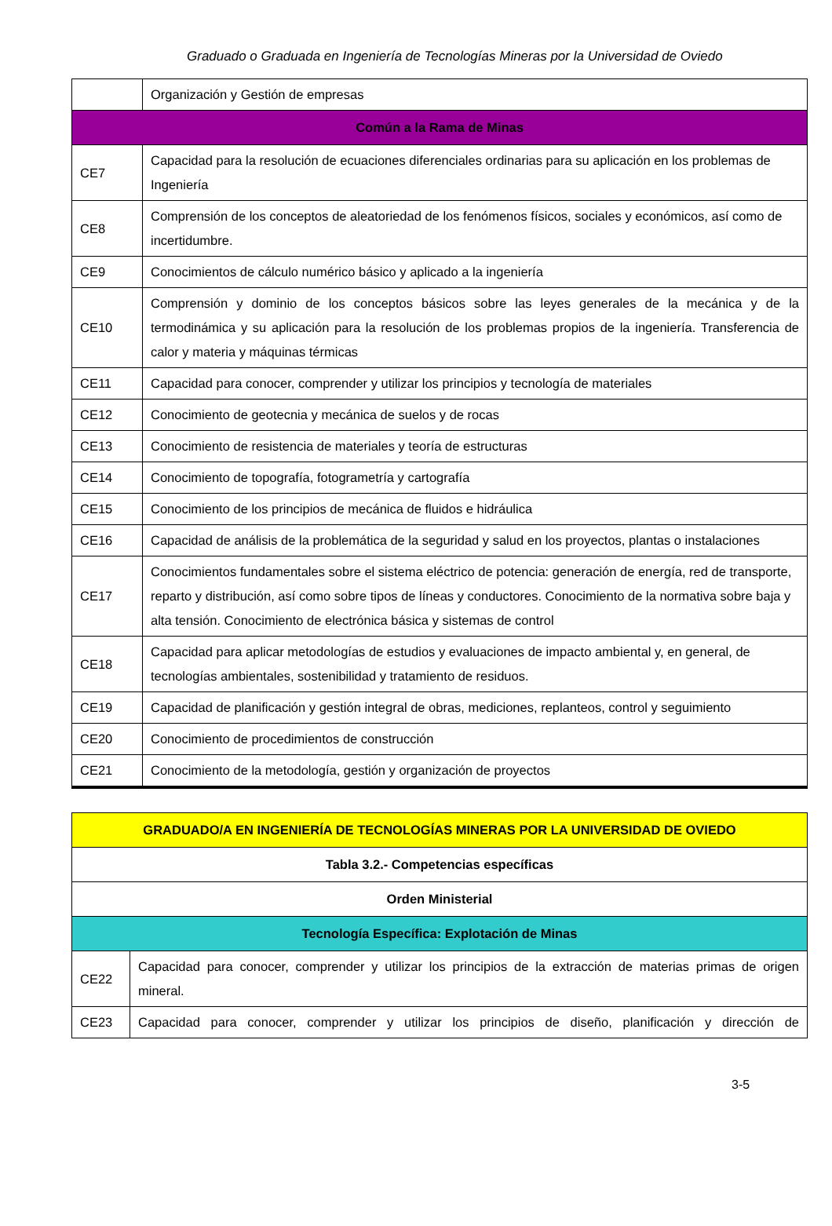Graduado o Graduada en Ingeniería de Tecnologías Mineras por la Universidad de Oviedo
| | Organización y Gestión de empresas |
| Común a la Rama de Minas | |
| CE7 | Capacidad para la resolución de ecuaciones diferenciales ordinarias para su aplicación en los problemas de Ingeniería |
| CE8 | Comprensión de los conceptos de aleatoriedad de los fenómenos físicos, sociales y económicos, así como de incertidumbre. |
| CE9 | Conocimientos de cálculo numérico básico y aplicado a la ingeniería |
| CE10 | Comprensión y dominio de los conceptos básicos sobre las leyes generales de la mecánica y de la termodinámica y su aplicación para la resolución de los problemas propios de la ingeniería. Transferencia de calor y materia y máquinas térmicas |
| CE11 | Capacidad para conocer, comprender y utilizar los principios y tecnología de materiales |
| CE12 | Conocimiento de geotecnia y mecánica de suelos y de rocas |
| CE13 | Conocimiento de resistencia de materiales y teoría de estructuras |
| CE14 | Conocimiento de topografía, fotogrametría y cartografía |
| CE15 | Conocimiento de los principios de mecánica de fluidos e hidráulica |
| CE16 | Capacidad de análisis de la problemática de la seguridad y salud en los proyectos, plantas o instalaciones |
| CE17 | Conocimientos fundamentales sobre el sistema eléctrico de potencia: generación de energía, red de transporte, reparto y distribución, así como sobre tipos de líneas y conductores. Conocimiento de la normativa sobre baja y alta tensión. Conocimiento de electrónica básica y sistemas de control |
| CE18 | Capacidad para aplicar metodologías de estudios y evaluaciones de impacto ambiental y, en general, de tecnologías ambientales, sostenibilidad y tratamiento de residuos. |
| CE19 | Capacidad de planificación y gestión integral de obras, mediciones, replanteos, control y seguimiento |
| CE20 | Conocimiento de procedimientos de construcción |
| CE21 | Conocimiento de la metodología, gestión y organización de proyectos |
| GRADUADO/A EN INGENIERÍA DE TECNOLOGÍAS MINERAS POR LA UNIVERSIDAD DE OVIEDO | |
| --- | --- |
| Tabla 3.2.- Competencias específicas | |
| Orden Ministerial | |
| Tecnología Específica: Explotación de Minas | |
| CE22 | Capacidad para conocer, comprender y utilizar los principios de la extracción de materias primas de origen mineral. |
| CE23 | Capacidad para conocer, comprender y utilizar los principios de diseño, planificación y dirección de |
3-5